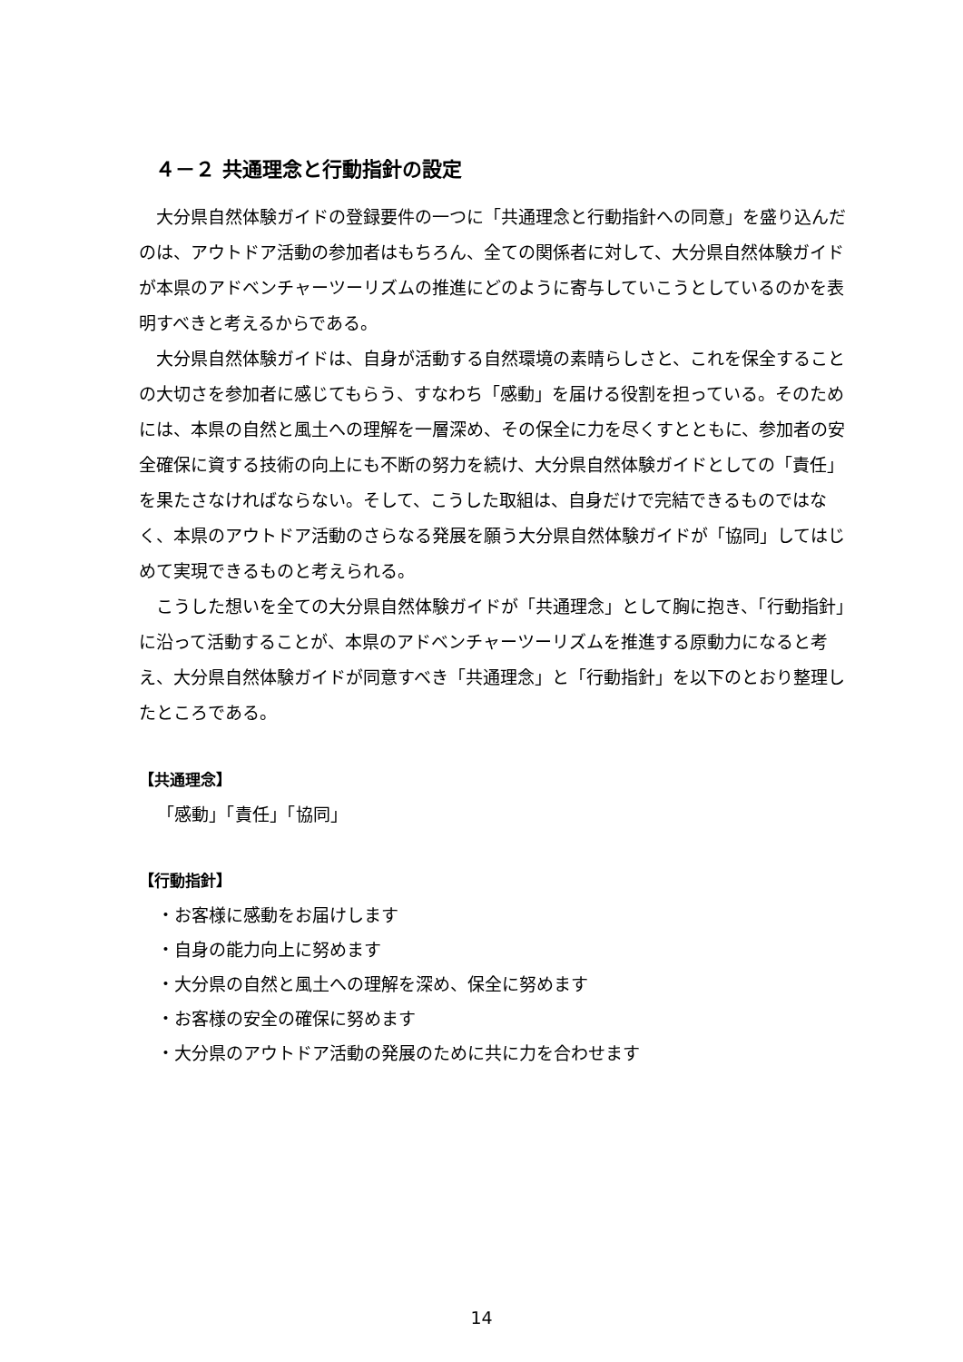４－２ 共通理念と行動指針の設定
大分県自然体験ガイドの登録要件の一つに「共通理念と行動指針への同意」を盛り込んだのは、アウトドア活動の参加者はもちろん、全ての関係者に対して、大分県自然体験ガイドが本県のアドベンチャーツーリズムの推進にどのように寄与していこうとしているのかを表明すべきと考えるからである。
大分県自然体験ガイドは、自身が活動する自然環境の素晴らしさと、これを保全することの大切さを参加者に感じてもらう、すなわち「感動」を届ける役割を担っている。そのためには、本県の自然と風土への理解を一層深め、その保全に力を尽くすとともに、参加者の安全確保に資する技術の向上にも不断の努力を続け、大分県自然体験ガイドとしての「責任」を果たさなければならない。そして、こうした取組は、自身だけで完結できるものではなく、本県のアウトドア活動のさらなる発展を願う大分県自然体験ガイドが「協同」してはじめて実現できるものと考えられる。
こうした想いを全ての大分県自然体験ガイドが「共通理念」として胸に抱き、「行動指針」に沿って活動することが、本県のアドベンチャーツーリズムを推進する原動力になると考え、大分県自然体験ガイドが同意すべき「共通理念」と「行動指針」を以下のとおり整理したところである。
【共通理念】
「感動」「責任」「協同」
【行動指針】
・お客様に感動をお届けします
・自身の能力向上に努めます
・大分県の自然と風土への理解を深め、保全に努めます
・お客様の安全の確保に努めます
・大分県のアウトドア活動の発展のために共に力を合わせます
14